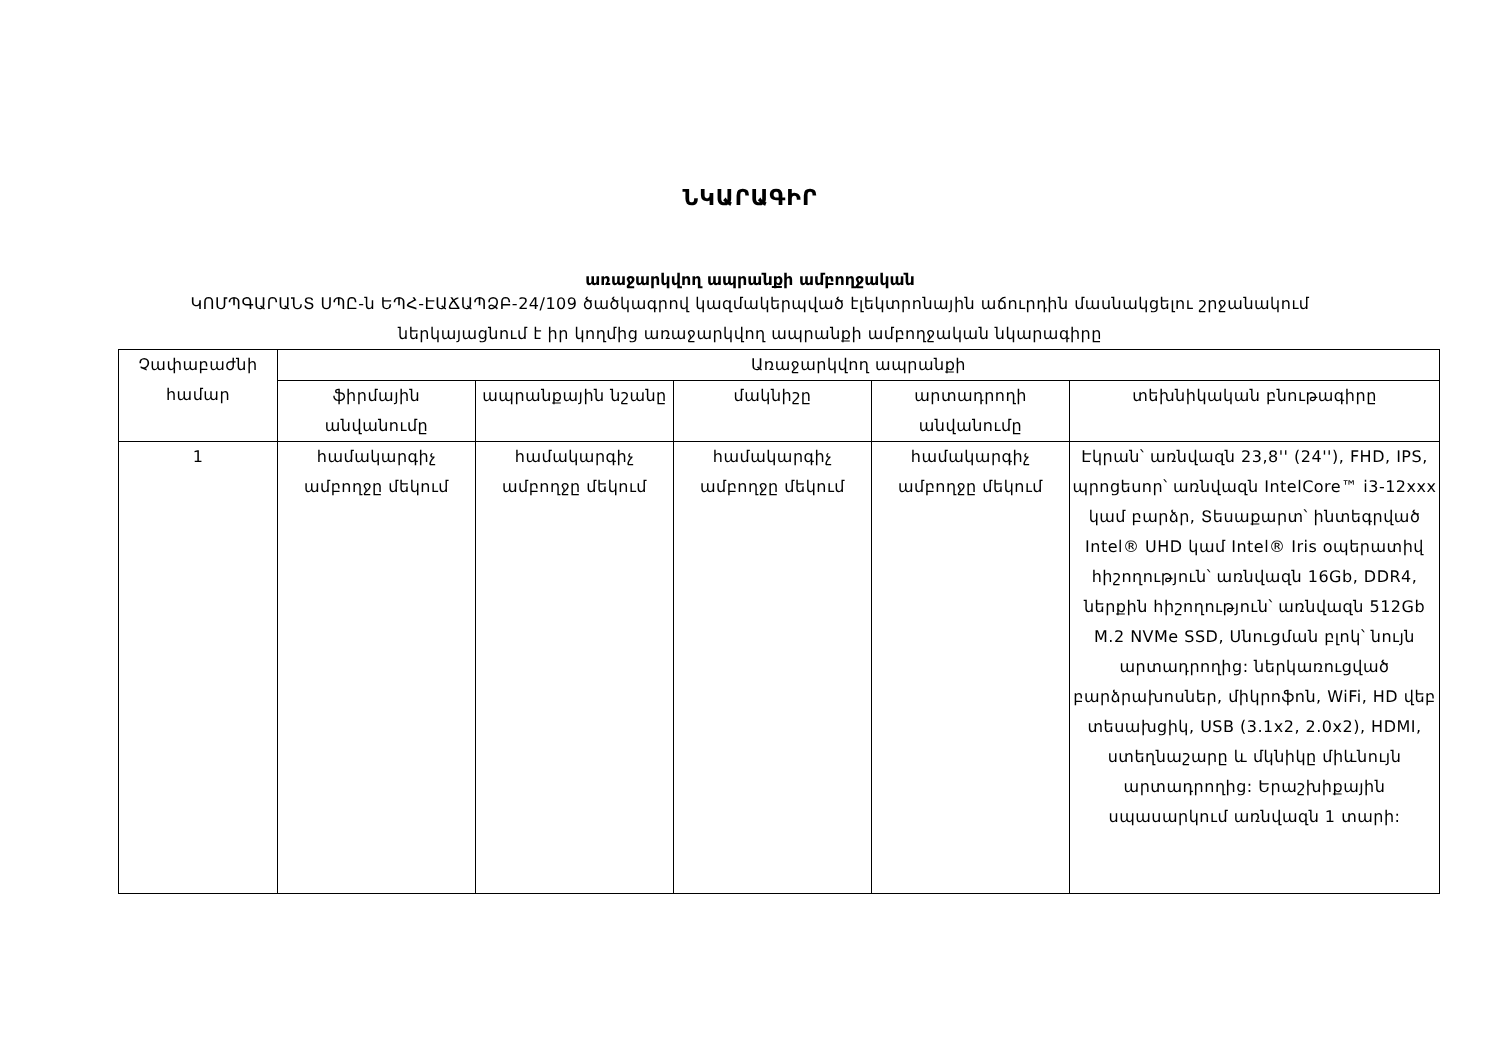ՆԿԱՐԱԳԻՐ
առաջարկվող ապրանքի ամբողջական
ԿՈՄՊԳԱՐԱՆՏ ՍՊԸ-ն ԵՊՀ-ԷԱՃԱՊՁԲ-24/109 ծածկագրով կազմակերպված էլեկտրոնային աճուրդին մասնակցելու շրջանակում
ներկայացնում է իր կողմից առաջարկվող ապրանքի ամբողջական նկարագիրը
| Չափաբաժնի համար | Առաջարկվող ապրանքի | | | | |
| --- | --- | --- | --- | --- | --- |
| | ֆիրմային անվանումը | ապրանքային նշանը | մակնիշը | արտադրողի անվանումը | տեխնիկական բնութագիրը |
| 1 | համակարգիչ ամբողջը մեկում | համակարգիչ ամբողջը մեկում | համակարգիչ ամբողջը մեկում | համակարգիչ ամբողջը մեկում | Էկրան՝ առնվազն 23,8'' (24''), FHD, IPS, պրոցեսոր՝ առնվազն IntelCore™ i3-12xxx կամ բարձր, Տեսաքարտ՝ ինտեգրված Intel® UHD կամ Intel® Iris օպերատիվ հիշողություն՝ առնվազն 16Gb, DDR4, ներքին հիշողություն՝ առնվազն 512Gb M.2 NVMe SSD, Սնուցման բլոկ՝ նույն արտադրողից: ներկառուցված բարձրախոսներ, միկրոֆոն, WiFi, HD վեբ տեսախցիկ, USB (3.1x2, 2.0x2), HDMI, ստեղնաշարը և մկնիկը միևնույն արտադրողից: Երաշխիքային սպասարկում առնվազն 1 տարի: |